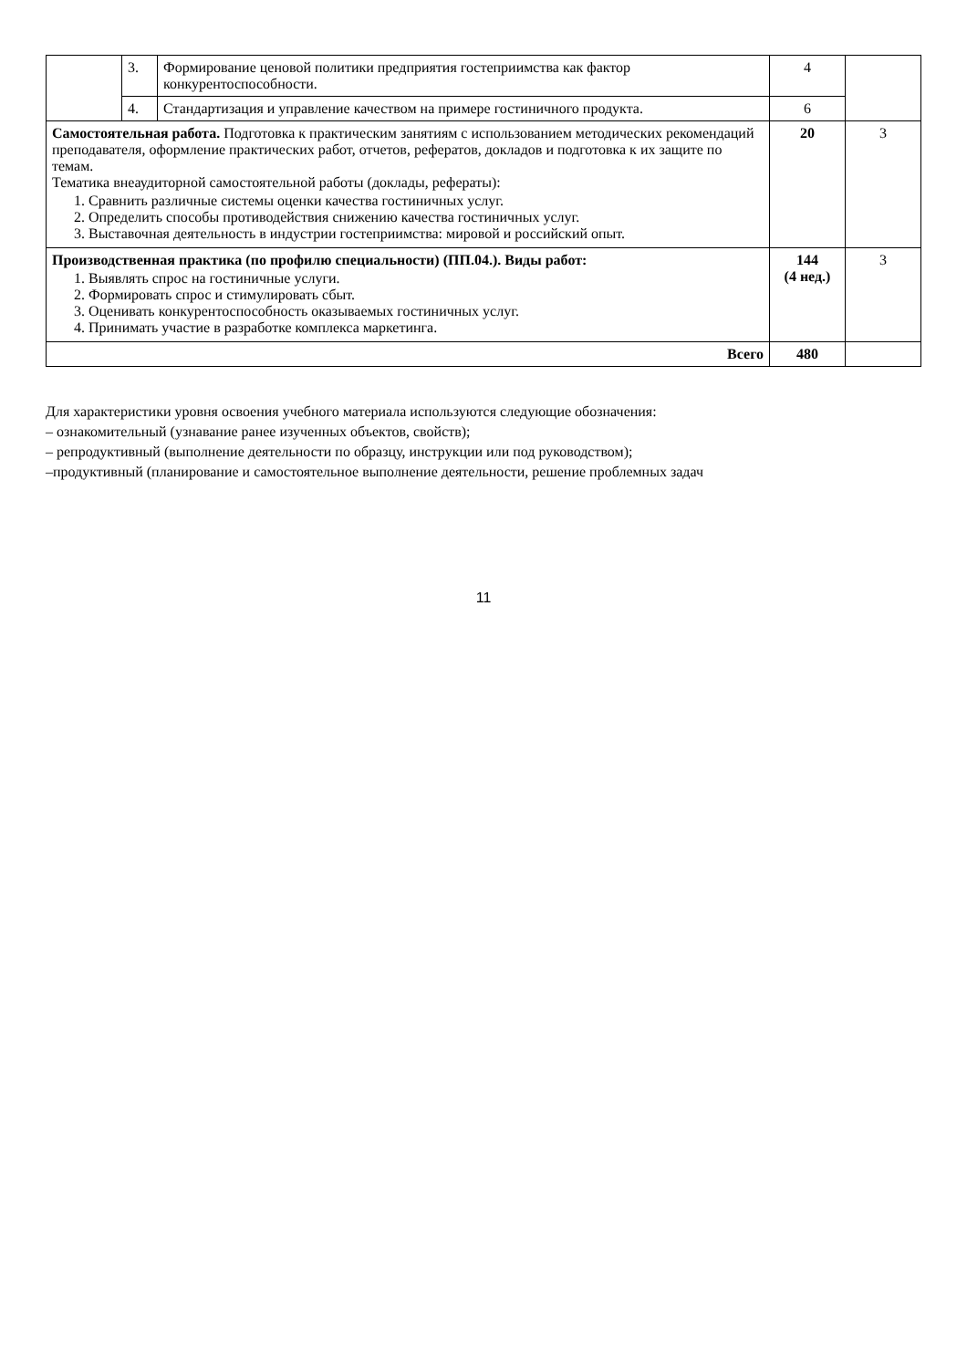| | 3. | Формирование ценовой политики предприятия гостеприимства как фактор конкурентоспособности. | 4 | |
| | 4. | Стандартизация и управление качеством на примере гостиничного продукта. | 6 | |
| Самостоятельная работа. Подготовка к практическим занятиям с использованием методических рекомендаций преподавателя, оформление практических работ, отчетов, рефератов, докладов и подготовка к их защите по темам. Тематика внеаудиторной самостоятельной работы (доклады, рефераты): 1. Сравнить различные системы оценки качества гостиничных услуг. 2. Определить способы противодействия снижению качества гостиничных услуг. 3. Выставочная деятельность в индустрии гостеприимства: мировой и российский опыт. | | | 20 | 3 |
| Производственная практика (по профилю специальности) (ПП.04.). Виды работ: 1. Выявлять спрос на гостиничные услуги. 2. Формировать спрос и стимулировать сбыт. 3. Оценивать конкурентоспособность оказываемых гостиничных услуг. 4. Принимать участие в разработке комплекса маркетинга. | | | 144 (4 нед.) | 3 |
| Всего | | | 480 | |
Для характеристики уровня освоения учебного материала используются следующие обозначения:
– ознакомительный (узнавание ранее изученных объектов, свойств);
– репродуктивный (выполнение деятельности по образцу, инструкции или под руководством);
–продуктивный (планирование и самостоятельное выполнение деятельности, решение проблемных задач
11